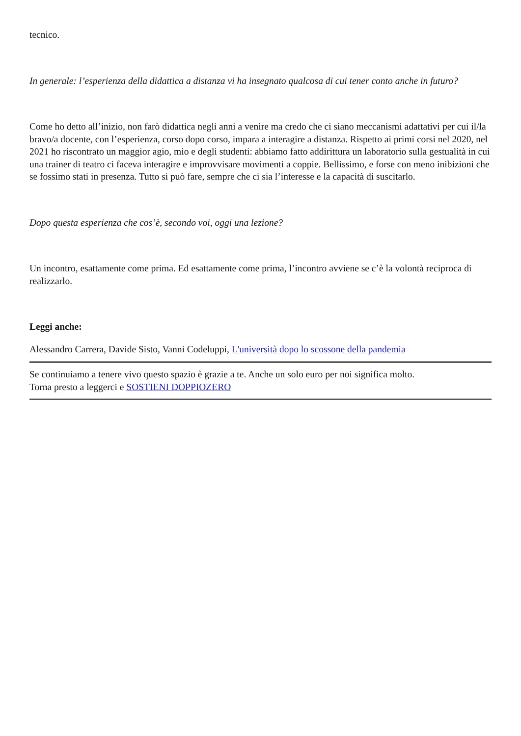tecnico.
In generale: l’esperienza della didattica a distanza vi ha insegnato qualcosa di cui tener conto anche in futuro?
Come ho detto all’inizio, non farò didattica negli anni a venire ma credo che ci siano meccanismi adattativi per cui il/la bravo/a docente, con l’esperienza, corso dopo corso, impara a interagire a distanza. Rispetto ai primi corsi nel 2020, nel 2021 ho riscontrato un maggior agio, mio e degli studenti: abbiamo fatto addirittura un laboratorio sulla gestualità in cui una trainer di teatro ci faceva interagire e improvvisare movimenti a coppie. Bellissimo, e forse con meno inibizioni che se fossimo stati in presenza. Tutto si può fare, sempre che ci sia l’interesse e la capacità di suscitarlo.
Dopo questa esperienza che cos’è, secondo voi, oggi una lezione?
Un incontro, esattamente come prima. Ed esattamente come prima, l’incontro avviene se c’è la volontà reciproca di realizzarlo.
Leggi anche:
Alessandro Carrera, Davide Sisto, Vanni Codeluppi, L'università dopo lo scossone della pandemia
Se continuiamo a tenere vivo questo spazio è grazie a te. Anche un solo euro per noi significa molto.
Torna presto a leggerci e SOSTIENI DOPPIOZERO